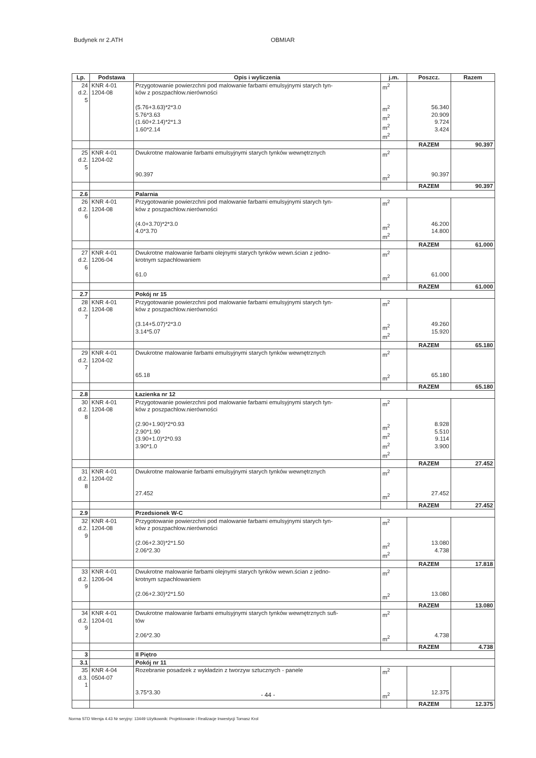Budynek nr 2.ATH OBMIAR
| Lp. | Podstawa | Opis i wyliczenia | j.m. | Poszcz. | Razem |
| --- | --- | --- | --- | --- | --- |
| 24 d.2. 5 | KNR 4-01 1204-08 | Przygotowanie powierzchni pod malowanie farbami emulsyjnymi starych tyn- ków z poszpachlow.nierówności | m<sup>2</sup> | | |
| | | (5.76+3.63)*2*3.0 5.76*3.63 (1.60+2.14)*2*1.3 1.60*2.14 | m<sup>2</sup> m<sup>2</sup> m<sup>2</sup> m<sup>2</sup> | 56.340 20.909 9.724 3.424 | |
| | | | | RAZEM | 90.397 |
| 25 d.2. 5 | KNR 4-01 1204-02 | Dwukrotne malowanie farbami emulsyjnymi starych tynków wewnętrznych 90.397 | m<sup>2</sup> m<sup>2</sup> | 90.397 | |
| | | | | RAZEM | 90.397 |
| 2.6 | | Palarnia | | | |
| 26 d.2. 6 | KNR 4-01 1204-08 | Przygotowanie powierzchni pod malowanie farbami emulsyjnymi starych tyn- ków z poszpachlow.nierówności (4.0+3.70)*2*3.0 4.0*3.70 | m<sup>2</sup> m<sup>2</sup> m<sup>2</sup> | 46.200 14.800 | |
| | | | | RAZEM | 61.000 |
| 27 d.2. 6 | KNR 4-01 1206-04 | Dwukrotne malowanie farbami olejnymi starych tynków wewn.ścian z jedno- krotnym szpachlowaniem 61.0 | m<sup>2</sup> m<sup>2</sup> | 61.000 | |
| | | | | RAZEM | 61.000 |
| 2.7 | | Pokój nr 15 | | | |
| 28 d.2. 7 | KNR 4-01 1204-08 | Przygotowanie powierzchni pod malowanie farbami emulsyjnymi starych tyn- ków z poszpachlow.nierówności (3.14+5.07)*2*3.0 3.14*5.07 | m<sup>2</sup> m<sup>2</sup> m<sup>2</sup> | 49.260 15.920 | |
| | | | | RAZEM | 65.180 |
| 29 d.2. 7 | KNR 4-01 1204-02 | Dwukrotne malowanie farbami emulsyjnymi starych tynków wewnętrznych 65.18 | m<sup>2</sup> m<sup>2</sup> | 65.180 | |
| | | | | RAZEM | 65.180 |
| 2.8 | | Łazienka nr 12 | | | |
| 30 d.2. 8 | KNR 4-01 1204-08 | Przygotowanie powierzchni pod malowanie farbami emulsyjnymi starych tyn- ków z poszpachlow.nierówności (2.90+1.90)*2*0.93 2.90*1.90 (3.90+1.0)*2*0.93 3.90*1.0 | m<sup>2</sup> m<sup>2</sup> m<sup>2</sup> m<sup>2</sup> m<sup>2</sup> | 8.928 5.510 9.114 3.900 | |
| | | | | RAZEM | 27.452 |
| 31 d.2. 8 | KNR 4-01 1204-02 | Dwukrotne malowanie farbami emulsyjnymi starych tynków wewnętrznych 27.452 | m<sup>2</sup> m<sup>2</sup> | 27.452 | |
| | | | | RAZEM | 27.452 |
| 2.9 | | Przedsionek W-C | | | |
| 32 d.2. 9 | KNR 4-01 1204-08 | Przygotowanie powierzchni pod malowanie farbami emulsyjnymi starych tyn- ków z poszpachlow.nierówności (2.06+2.30)*2*1.50 2.06*2.30 | m<sup>2</sup> m<sup>2</sup> m<sup>2</sup> | 13.080 4.738 | |
| | | | | RAZEM | 17.818 |
| 33 d.2. 9 | KNR 4-01 1206-04 | Dwukrotne malowanie farbami olejnymi starych tynków wewn.ścian z jedno- krotnym szpachlowaniem (2.06+2.30)*2*1.50 | m<sup>2</sup> m<sup>2</sup> | 13.080 | |
| | | | | RAZEM | 13.080 |
| 34 d.2. 9 | KNR 4-01 1204-01 | Dwukrotne malowanie farbami emulsyjnymi starych tynków wewnętrznych sufi- tów 2.06*2.30 | m<sup>2</sup> m<sup>2</sup> | 4.738 | |
| | | | | RAZEM | 4.738 |
| 3 | | II Piętro | | | |
| 3.1 | | Pokój nr 11 | | | |
| 35 d.3. 1 | KNR 4-04 0504-07 | Rozebranie posadzek z wykładzin z tworzyw sztucznych - panele 3.75*3.30 | m<sup>2</sup> m<sup>2</sup> | 12.375 | |
| | | | | RAZEM | 12.375 |
- 44 -
Norma STD Wersja 4.43 Nr seryjny: 13449 Użytkownik: Projektowanie i Realizacje Inwestycji Tomasz Krol